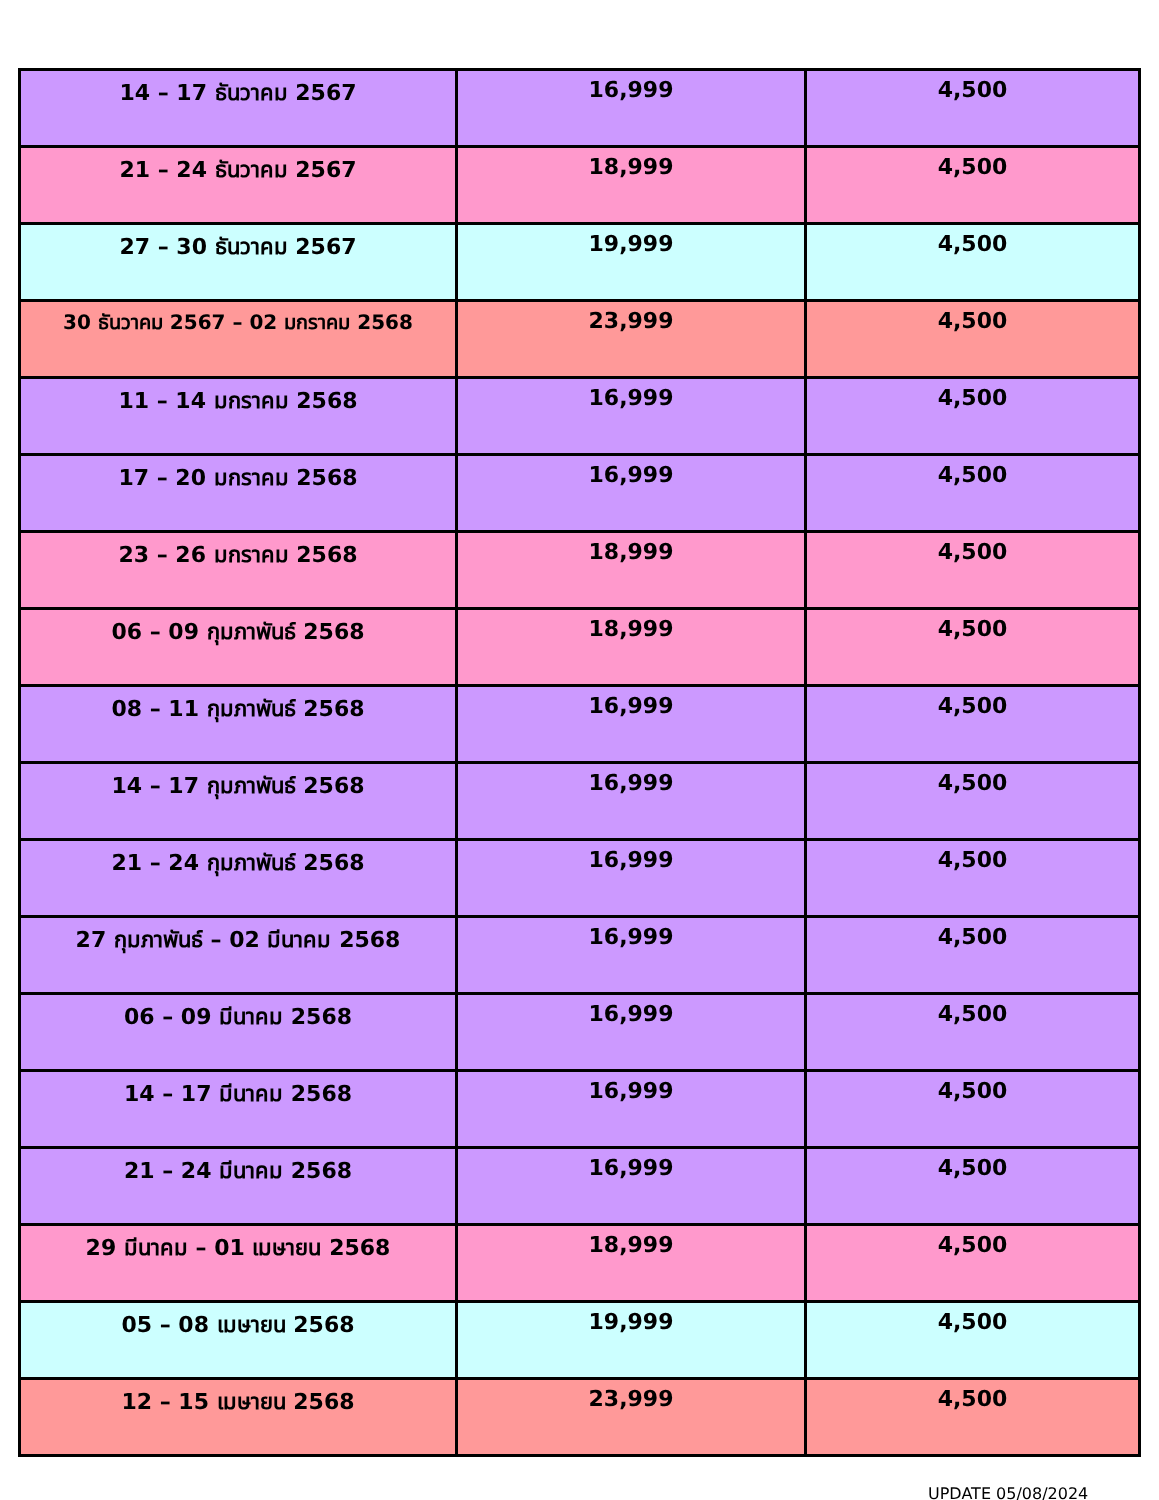| 14 – 17 ธันวาคม 2567 | 16,999 | 4,500 |
| 21 – 24 ธันวาคม 2567 | 18,999 | 4,500 |
| 27 – 30 ธันวาคม 2567 | 19,999 | 4,500 |
| 30 ธันวาคม 2567 – 02 มกราคม 2568 | 23,999 | 4,500 |
| 11 – 14 มกราคม 2568 | 16,999 | 4,500 |
| 17 – 20 มกราคม 2568 | 16,999 | 4,500 |
| 23 – 26 มกราคม 2568 | 18,999 | 4,500 |
| 06 – 09 กุมภาพันธ์ 2568 | 18,999 | 4,500 |
| 08 – 11 กุมภาพันธ์ 2568 | 16,999 | 4,500 |
| 14 – 17 กุมภาพันธ์ 2568 | 16,999 | 4,500 |
| 21 – 24 กุมภาพันธ์ 2568 | 16,999 | 4,500 |
| 27 กุมภาพันธ์ – 02 มีนาคม 2568 | 16,999 | 4,500 |
| 06 – 09 มีนาคม 2568 | 16,999 | 4,500 |
| 14 – 17 มีนาคม 2568 | 16,999 | 4,500 |
| 21 – 24 มีนาคม 2568 | 16,999 | 4,500 |
| 29 มีนาคม – 01 เมษายน 2568 | 18,999 | 4,500 |
| 05 – 08 เมษายน 2568 | 19,999 | 4,500 |
| 12 – 15 เมษายน 2568 | 23,999 | 4,500 |
UPDATE 05/08/2024